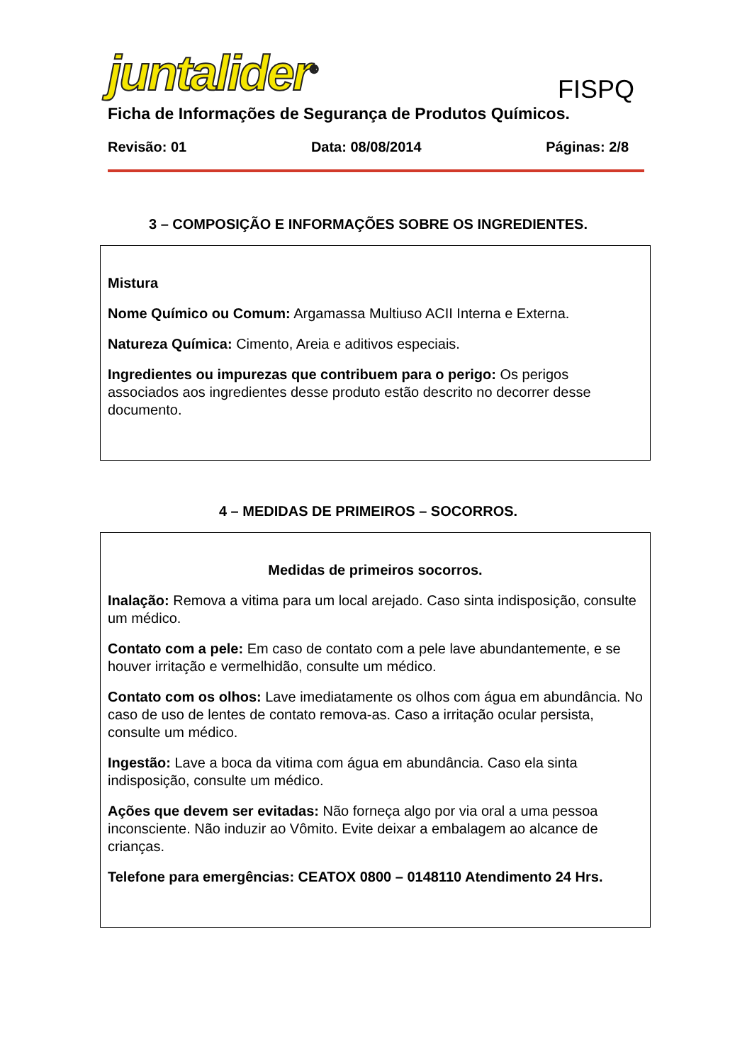juntalider<sup>®</sup>
FISPQ
Ficha de Informações de Segurança de Produtos Químicos.
Revisão: 01 Data: 08/08/2014 Páginas: 2/8
3 – COMPOSIÇÃO E INFORMAÇÕES SOBRE OS INGREDIENTES.
Mistura
Nome Químico ou Comum: Argamassa Multiuso ACII Interna e Externa.
Natureza Química: Cimento, Areia e aditivos especiais.
Ingredientes ou impurezas que contribuem para o perigo: Os perigos associados aos ingredientes desse produto estão descrito no decorrer desse documento.
4 – MEDIDAS DE PRIMEIROS – SOCORROS.
Medidas de primeiros socorros.
Inalação: Remova a vitima para um local arejado. Caso sinta indisposição, consulte um médico.
Contato com a pele: Em caso de contato com a pele lave abundantemente, e se houver irritação e vermelhidão, consulte um médico.
Contato com os olhos: Lave imediatamente os olhos com água em abundância. No caso de uso de lentes de contato remova-as. Caso a irritação ocular persista, consulte um médico.
Ingestão: Lave a boca da vitima com água em abundância. Caso ela sinta indisposição, consulte um médico.
Ações que devem ser evitadas: Não forneça algo por via oral a uma pessoa inconsciente. Não induzir ao Vômito. Evite deixar a embalagem ao alcance de crianças.
Telefone para emergências: CEATOX 0800 – 0148110 Atendimento 24 Hrs.